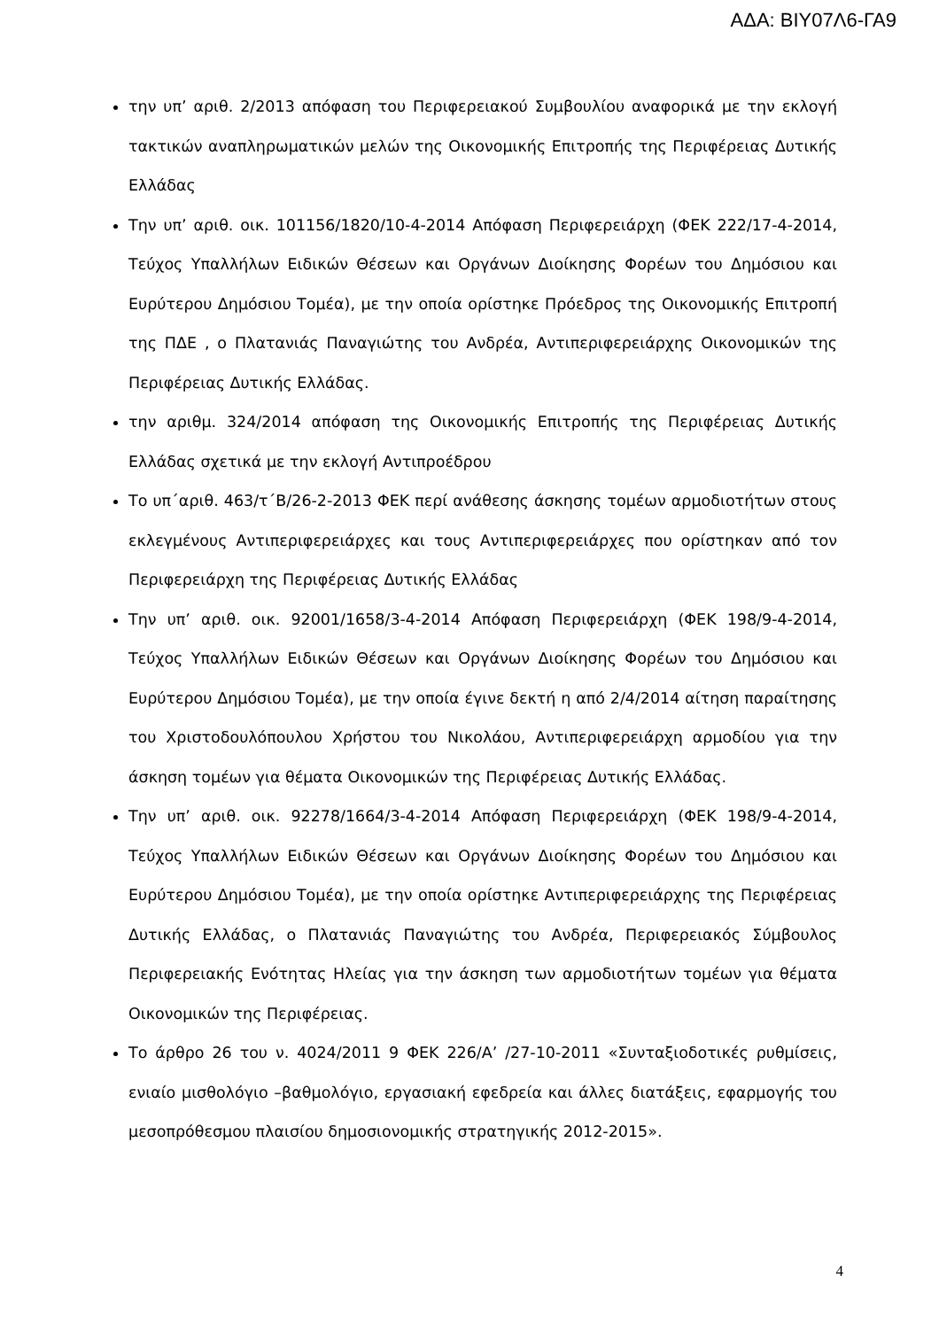ΑΔΑ: ΒΙΥ07Λ6-ΓΑ9
την υπ’ αριθ. 2/2013 απόφαση του Περιφερειακού Συμβουλίου αναφορικά με την εκλογή τακτικών αναπληρωματικών μελών της Οικονομικής Επιτροπής της Περιφέρειας Δυτικής Ελλάδας
Την υπ’ αριθ. οικ. 101156/1820/10-4-2014 Απόφαση Περιφερειάρχη (ΦΕΚ 222/17-4-2014, Τεύχος Υπαλλήλων Ειδικών Θέσεων και Οργάνων Διοίκησης Φορέων του Δημόσιου και Ευρύτερου Δημόσιου Τομέα), με την οποία ορίστηκε Πρόεδρος της Οικονομικής Επιτροπή της ΠΔΕ , ο Πλατανιάς Παναγιώτης του Ανδρέα, Αντιπεριφερειάρχης Οικονομικών της Περιφέρειας Δυτικής Ελλάδας.
την αριθμ. 324/2014 απόφαση της Οικονομικής Επιτροπής της Περιφέρειας Δυτικής Ελλάδας σχετικά με την εκλογή Αντιπροέδρου
Το υπ΄αριθ. 463/τ΄Β/26-2-2013 ΦΕΚ περί ανάθεσης άσκησης τομέων αρμοδιοτήτων στους εκλεγμένους Αντιπεριφερειάρχες και τους Αντιπεριφερειάρχες που ορίστηκαν από τον Περιφερειάρχη της Περιφέρειας Δυτικής Ελλάδας
Την υπ’ αριθ. οικ. 92001/1658/3-4-2014 Απόφαση Περιφερειάρχη (ΦΕΚ 198/9-4-2014, Τεύχος Υπαλλήλων Ειδικών Θέσεων και Οργάνων Διοίκησης Φορέων του Δημόσιου και Ευρύτερου Δημόσιου Τομέα), με την οποία έγινε δεκτή η από 2/4/2014 αίτηση παραίτησης του Χριστοδουλόπουλου Χρήστου του Νικολάου, Αντιπεριφερειάρχη αρμοδίου για την άσκηση τομέων για θέματα Οικονομικών της Περιφέρειας Δυτικής Ελλάδας.
Την υπ’ αριθ. οικ. 92278/1664/3-4-2014 Απόφαση Περιφερειάρχη (ΦΕΚ 198/9-4-2014, Τεύχος Υπαλλήλων Ειδικών Θέσεων και Οργάνων Διοίκησης Φορέων του Δημόσιου και Ευρύτερου Δημόσιου Τομέα), με την οποία ορίστηκε Αντιπεριφερειάρχης της Περιφέρειας Δυτικής Ελλάδας, ο Πλατανιάς Παναγιώτης του Ανδρέα, Περιφερειακός Σύμβουλος Περιφερειακής Ενότητας Ηλείας για την άσκηση των αρμοδιοτήτων τομέων για θέματα Οικονομικών της Περιφέρειας.
Το άρθρο 26 του ν. 4024/2011 9 ΦΕΚ 226/Α’ /27-10-2011 «Συνταξιοδοτικές ρυθμίσεις, ενιαίο μισθολόγιο –βαθμολόγιο, εργασιακή εφεδρεία και άλλες διατάξεις, εφαρμογής του μεσοπρόθεσμου πλαισίου δημοσιονομικής στρατηγικής 2012-2015».
4